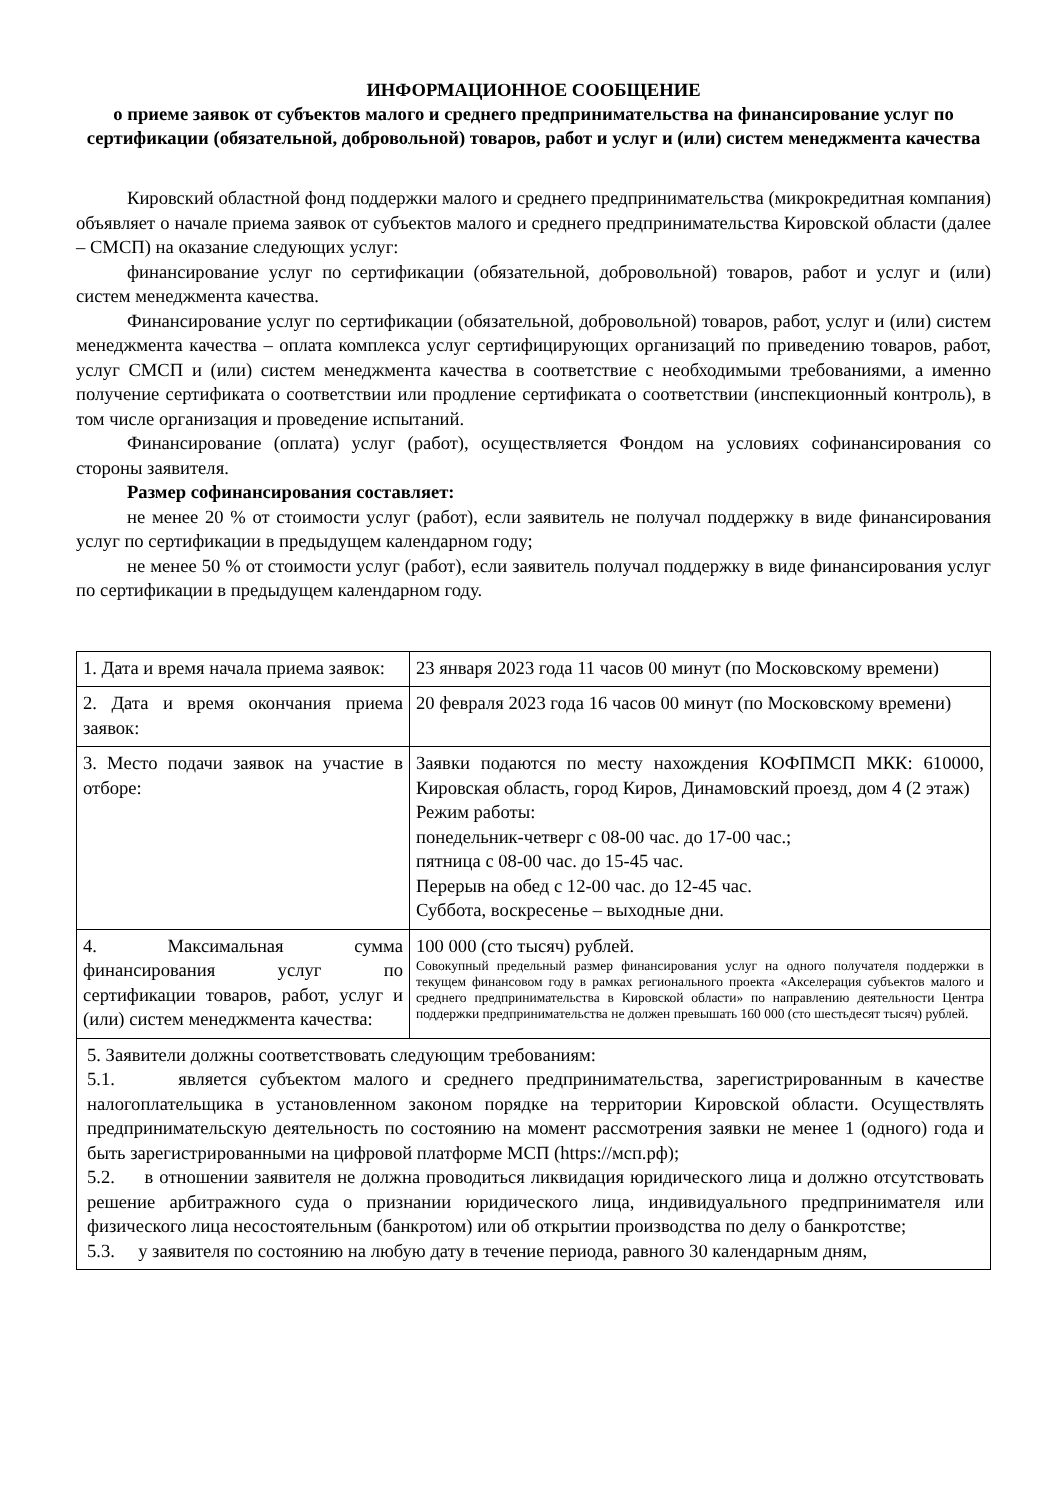ИНФОРМАЦИОННОЕ СООБЩЕНИЕ
о приеме заявок от субъектов малого и среднего предпринимательства на финансирование услуг по сертификации (обязательной, добровольной) товаров, работ и услуг и (или) систем менеджмента качества
Кировский областной фонд поддержки малого и среднего предпринимательства (микрокредитная компания) объявляет о начале приема заявок от субъектов малого и среднего предпринимательства Кировской области (далее – СМСП) на оказание следующих услуг:
финансирование услуг по сертификации (обязательной, добровольной) товаров, работ и услуг и (или) систем менеджмента качества.
Финансирование услуг по сертификации (обязательной, добровольной) товаров, работ, услуг и (или) систем менеджмента качества – оплата комплекса услуг сертифицирующих организаций по приведению товаров, работ, услуг СМСП и (или) систем менеджмента качества в соответствие с необходимыми требованиями, а именно получение сертификата о соответствии или продление сертификата о соответствии (инспекционный контроль), в том числе организация и проведение испытаний.
Финансирование (оплата) услуг (работ), осуществляется Фондом на условиях софинансирования со стороны заявителя.
Размер софинансирования составляет:
не менее 20 % от стоимости услуг (работ), если заявитель не получал поддержку в виде финансирования услуг по сертификации в предыдущем календарном году;
не менее 50 % от стоимости услуг (работ), если заявитель получал поддержку в виде финансирования услуг по сертификации в предыдущем календарном году.
| 1. Дата и время начала приема заявок: | 23 января 2023 года 11 часов 00 минут (по Московскому времени) |
| 2. Дата и время окончания приема заявок: | 20 февраля 2023 года 16 часов 00 минут (по Московскому времени) |
| 3. Место подачи заявок на участие в отборе: | Заявки подаются по месту нахождения КОФПМСП МКК: 610000, Кировская область, город Киров, Динамовский проезд, дом 4 (2 этаж) Режим работы: понедельник-четверг с 08-00 час. до 17-00 час.; пятница с 08-00 час. до 15-45 час. Перерыв на обед с 12-00 час. до 12-45 час. Суббота, воскресенье – выходные дни. |
| 4. Максимальная сумма финансирования услуг по сертификации товаров, работ, услуг и (или) систем менеджмента качества: | 100 000 (сто тысяч) рублей. Совокупный предельный размер финансирования услуг на одного получателя поддержки в текущем финансовом году в рамках регионального проекта «Акселерация субъектов малого и среднего предпринимательства в Кировской области» по направлению деятельности Центра поддержки предпринимательства не должен превышать 160 000 (сто шестьдесят тысяч) рублей. |
| 5. Заявители должны соответствовать следующим требованиям: 5.1. является субъектом малого и среднего предпринимательства, зарегистрированным в качестве налогоплательщика в установленном законом порядке на территории Кировской области. Осуществлять предпринимательскую деятельность по состоянию на момент рассмотрения заявки не менее 1 (одного) года и быть зарегистрированными на цифровой платформе МСП (https://мсп.рф); 5.2. в отношении заявителя не должна проводиться ликвидация юридического лица и должно отсутствовать решение арбитражного суда о признании юридического лица, индивидуального предпринимателя или физического лица несостоятельным (банкротом) или об открытии производства по делу о банкротстве; 5.3. у заявителя по состоянию на любую дату в течение периода, равного 30 календарным дням, | |